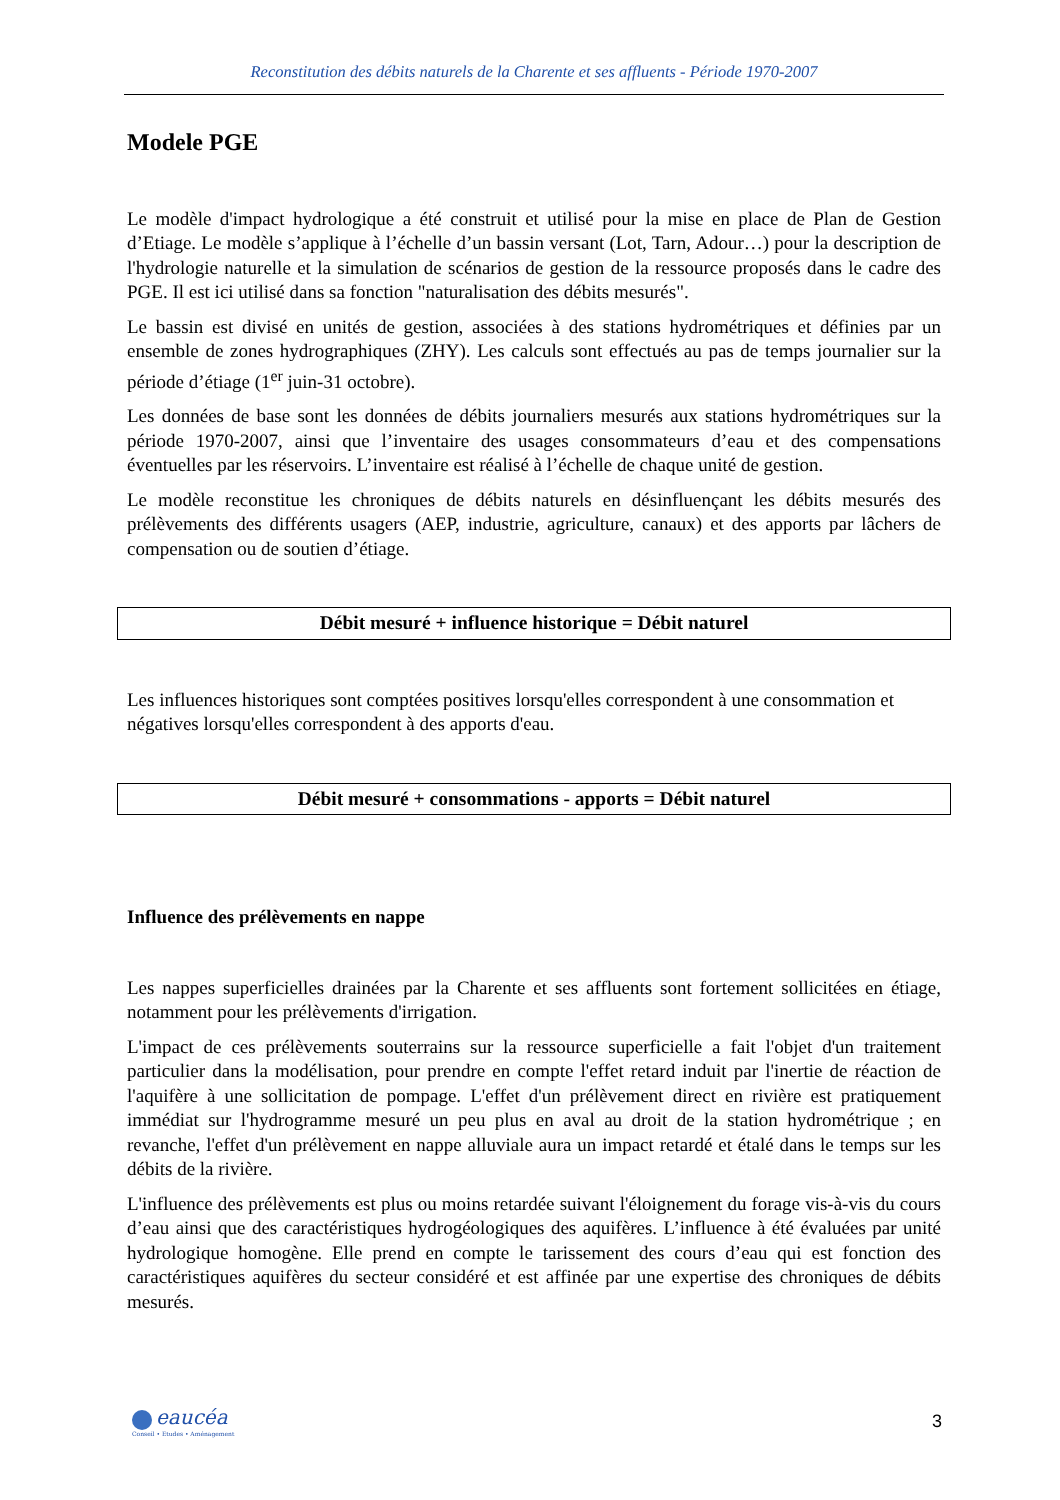Reconstitution des débits naturels de la Charente et ses affluents - Période 1970-2007
Modele PGE
Le modèle d'impact hydrologique a été construit et utilisé pour la mise en place de Plan de Gestion d’Etiage. Le modèle s’applique à l’échelle d’un bassin versant (Lot, Tarn, Adour…) pour la description de l'hydrologie naturelle et la simulation de scénarios de gestion de la ressource proposés dans le cadre des PGE. Il est ici utilisé dans sa fonction "naturalisation des débits mesurés".
Le bassin est divisé en unités de gestion, associées à des stations hydrométriques et définies par un ensemble de zones hydrographiques (ZHY). Les calculs sont effectués au pas de temps journalier sur la période d’étiage (1<sup>er</sup> juin-31 octobre).
Les données de base sont les données de débits journaliers mesurés aux stations hydrométriques sur la période 1970-2007, ainsi que l’inventaire des usages consommateurs d’eau et des compensations éventuelles par les réservoirs. L’inventaire est réalisé à l’échelle de chaque unité de gestion.
Le modèle reconstitue les chroniques de débits naturels en désinfluençant les débits mesurés des prélèvements des différents usagers (AEP, industrie, agriculture, canaux) et des apports par lâchers de compensation ou de soutien d’étiage.
Débit mesuré + influence historique = Débit naturel
Les influences historiques sont comptées positives lorsqu'elles correspondent à une consommation et négatives lorsqu'elles correspondent à des apports d'eau.
Débit mesuré + consommations - apports = Débit naturel
Influence des prélèvements en nappe
Les nappes superficielles drainées par la Charente et ses affluents sont fortement sollicitées en étiage, notamment pour les prélèvements d'irrigation.
L'impact de ces prélèvements souterrains sur la ressource superficielle a fait l'objet d'un traitement particulier dans la modélisation, pour prendre en compte l'effet retard induit par l'inertie de réaction de l'aquifère à une sollicitation de pompage. L'effet d'un prélèvement direct en rivière est pratiquement immédiat sur l'hydrogramme mesuré un peu plus en aval au droit de la station hydrométrique ; en revanche, l'effet d'un prélèvement en nappe alluviale aura un impact retardé et étalé dans le temps sur les débits de la rivière.
L'influence des prélèvements est plus ou moins retardée suivant l'éloignement du forage vis-à-vis du cours d’eau ainsi que des caractéristiques hydrogéologiques des aquifères. L’influence à été évaluées par unité hydrologique homogène. Elle prend en compte le tarissement des cours d’eau qui est fonction des caractéristiques aquifères du secteur considéré et est affinée par une expertise des chroniques de débits mesurés.
eaucéa
Conseil • Etudes • Aménagement
3